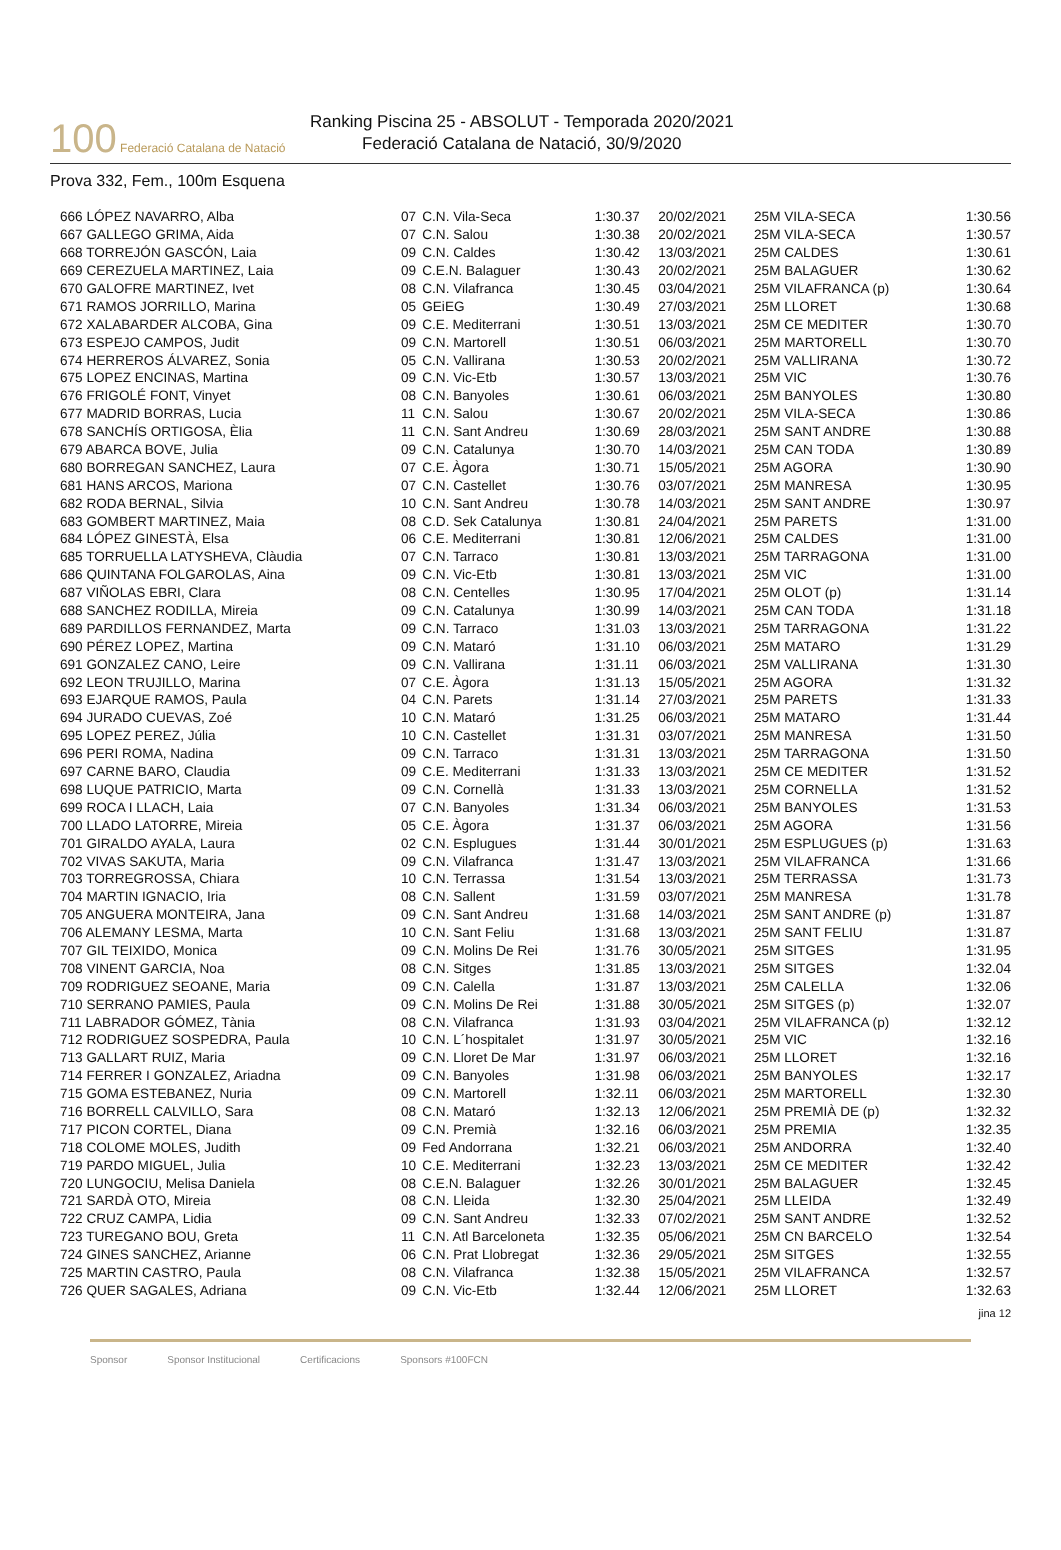100 Federació Catalana de Natació
Ranking Piscina 25 - ABSOLUT - Temporada 2020/2021
Federació Catalana de Natació, 30/9/2020
Prova 332, Fem., 100m Esquena
| 666 LÓPEZ NAVARRO, Alba | 07 | C.N. Vila-Seca | 1:30.37 | 20/02/2021 | 25M VILA-SECA | 1:30.56 |
| 667 GALLEGO GRIMA, Aida | 07 | C.N. Salou | 1:30.38 | 20/02/2021 | 25M VILA-SECA | 1:30.57 |
| 668 TORREJÓN GASCÓN, Laia | 09 | C.N. Caldes | 1:30.42 | 13/03/2021 | 25M CALDES | 1:30.61 |
| 669 CEREZUELA MARTINEZ, Laia | 09 | C.E.N. Balaguer | 1:30.43 | 20/02/2021 | 25M BALAGUER | 1:30.62 |
| 670 GALOFRE MARTINEZ, Ivet | 08 | C.N. Vilafranca | 1:30.45 | 03/04/2021 | 25M VILAFRANCA (p) | 1:30.64 |
| 671 RAMOS JORRILLO, Marina | 05 | GEiEG | 1:30.49 | 27/03/2021 | 25M LLORET | 1:30.68 |
| 672 XALABARDER ALCOBA, Gina | 09 | C.E. Mediterrani | 1:30.51 | 13/03/2021 | 25M CE MEDITER | 1:30.70 |
| 673 ESPEJO CAMPOS, Judit | 09 | C.N. Martorell | 1:30.51 | 06/03/2021 | 25M MARTORELL | 1:30.70 |
| 674 HERREROS ÁLVAREZ, Sonia | 05 | C.N. Vallirana | 1:30.53 | 20/02/2021 | 25M VALLIRANA | 1:30.72 |
| 675 LOPEZ ENCINAS, Martina | 09 | C.N. Vic-Etb | 1:30.57 | 13/03/2021 | 25M VIC | 1:30.76 |
| 676 FRIGOLÉ FONT, Vinyet | 08 | C.N. Banyoles | 1:30.61 | 06/03/2021 | 25M BANYOLES | 1:30.80 |
| 677 MADRID BORRAS, Lucia | 11 | C.N. Salou | 1:30.67 | 20/02/2021 | 25M VILA-SECA | 1:30.86 |
| 678 SANCHÍS ORTIGOSA, Èlia | 11 | C.N. Sant Andreu | 1:30.69 | 28/03/2021 | 25M SANT ANDRE | 1:30.88 |
| 679 ABARCA BOVE, Julia | 09 | C.N. Catalunya | 1:30.70 | 14/03/2021 | 25M CAN TODA | 1:30.89 |
| 680 BORREGAN SANCHEZ, Laura | 07 | C.E. Àgora | 1:30.71 | 15/05/2021 | 25M AGORA | 1:30.90 |
| 681 HANS ARCOS, Mariona | 07 | C.N. Castellet | 1:30.76 | 03/07/2021 | 25M MANRESA | 1:30.95 |
| 682 RODA BERNAL, Silvia | 10 | C.N. Sant Andreu | 1:30.78 | 14/03/2021 | 25M SANT ANDRE | 1:30.97 |
| 683 GOMBERT MARTINEZ, Maia | 08 | C.D. Sek Catalunya | 1:30.81 | 24/04/2021 | 25M PARETS | 1:31.00 |
| 684 LÓPEZ GINESTÀ, Elsa | 06 | C.E. Mediterrani | 1:30.81 | 12/06/2021 | 25M CALDES | 1:31.00 |
| 685 TORRUELLA LATYSHEVA, Clàudia | 07 | C.N. Tarraco | 1:30.81 | 13/03/2021 | 25M TARRAGONA | 1:31.00 |
| 686 QUINTANA FOLGAROLAS, Aina | 09 | C.N. Vic-Etb | 1:30.81 | 13/03/2021 | 25M VIC | 1:31.00 |
| 687 VIÑOLAS EBRI, Clara | 08 | C.N. Centelles | 1:30.95 | 17/04/2021 | 25M OLOT (p) | 1:31.14 |
| 688 SANCHEZ RODILLA, Mireia | 09 | C.N. Catalunya | 1:30.99 | 14/03/2021 | 25M CAN TODA | 1:31.18 |
| 689 PARDILLOS FERNANDEZ, Marta | 09 | C.N. Tarraco | 1:31.03 | 13/03/2021 | 25M TARRAGONA | 1:31.22 |
| 690 PÉREZ LOPEZ, Martina | 09 | C.N. Mataró | 1:31.10 | 06/03/2021 | 25M MATARO | 1:31.29 |
| 691 GONZALEZ CANO, Leire | 09 | C.N. Vallirana | 1:31.11 | 06/03/2021 | 25M VALLIRANA | 1:31.30 |
| 692 LEON TRUJILLO, Marina | 07 | C.E. Àgora | 1:31.13 | 15/05/2021 | 25M AGORA | 1:31.32 |
| 693 EJARQUE RAMOS, Paula | 04 | C.N. Parets | 1:31.14 | 27/03/2021 | 25M PARETS | 1:31.33 |
| 694 JURADO CUEVAS, Zoé | 10 | C.N. Mataró | 1:31.25 | 06/03/2021 | 25M MATARO | 1:31.44 |
| 695 LOPEZ PEREZ, Júlia | 10 | C.N. Castellet | 1:31.31 | 03/07/2021 | 25M MANRESA | 1:31.50 |
| 696 PERI ROMA, Nadina | 09 | C.N. Tarraco | 1:31.31 | 13/03/2021 | 25M TARRAGONA | 1:31.50 |
| 697 CARNE BARO, Claudia | 09 | C.E. Mediterrani | 1:31.33 | 13/03/2021 | 25M CE MEDITER | 1:31.52 |
| 698 LUQUE PATRICIO, Marta | 09 | C.N. Cornellà | 1:31.33 | 13/03/2021 | 25M CORNELLA | 1:31.52 |
| 699 ROCA I LLACH, Laia | 07 | C.N. Banyoles | 1:31.34 | 06/03/2021 | 25M BANYOLES | 1:31.53 |
| 700 LLADO LATORRE, Mireia | 05 | C.E. Àgora | 1:31.37 | 06/03/2021 | 25M AGORA | 1:31.56 |
| 701 GIRALDO AYALA, Laura | 02 | C.N. Esplugues | 1:31.44 | 30/01/2021 | 25M ESPLUGUES (p) | 1:31.63 |
| 702 VIVAS SAKUTA, Maria | 09 | C.N. Vilafranca | 1:31.47 | 13/03/2021 | 25M VILAFRANCA | 1:31.66 |
| 703 TORREGROSSA, Chiara | 10 | C.N. Terrassa | 1:31.54 | 13/03/2021 | 25M TERRASSA | 1:31.73 |
| 704 MARTIN IGNACIO, Iria | 08 | C.N. Sallent | 1:31.59 | 03/07/2021 | 25M MANRESA | 1:31.78 |
| 705 ANGUERA MONTEIRA, Jana | 09 | C.N. Sant Andreu | 1:31.68 | 14/03/2021 | 25M SANT ANDRE (p) | 1:31.87 |
| 706 ALEMANY LESMA, Marta | 10 | C.N. Sant Feliu | 1:31.68 | 13/03/2021 | 25M SANT FELIU | 1:31.87 |
| 707 GIL TEIXIDO, Monica | 09 | C.N. Molins De Rei | 1:31.76 | 30/05/2021 | 25M SITGES | 1:31.95 |
| 708 VINENT GARCIA, Noa | 08 | C.N. Sitges | 1:31.85 | 13/03/2021 | 25M SITGES | 1:32.04 |
| 709 RODRIGUEZ SEOANE, Maria | 09 | C.N. Calella | 1:31.87 | 13/03/2021 | 25M CALELLA | 1:32.06 |
| 710 SERRANO PAMIES, Paula | 09 | C.N. Molins De Rei | 1:31.88 | 30/05/2021 | 25M SITGES (p) | 1:32.07 |
| 711 LABRADOR GÓMEZ, Tània | 08 | C.N. Vilafranca | 1:31.93 | 03/04/2021 | 25M VILAFRANCA (p) | 1:32.12 |
| 712 RODRIGUEZ SOSPEDRA, Paula | 10 | C.N. L´hospitalet | 1:31.97 | 30/05/2021 | 25M VIC | 1:32.16 |
| 713 GALLART RUIZ, Maria | 09 | C.N. Lloret De Mar | 1:31.97 | 06/03/2021 | 25M LLORET | 1:32.16 |
| 714 FERRER I GONZALEZ, Ariadna | 09 | C.N. Banyoles | 1:31.98 | 06/03/2021 | 25M BANYOLES | 1:32.17 |
| 715 GOMA ESTEBANEZ, Nuria | 09 | C.N. Martorell | 1:32.11 | 06/03/2021 | 25M MARTORELL | 1:32.30 |
| 716 BORRELL CALVILLO, Sara | 08 | C.N. Mataró | 1:32.13 | 12/06/2021 | 25M PREMIÀ DE (p) | 1:32.32 |
| 717 PICON CORTEL, Diana | 09 | C.N. Premià | 1:32.16 | 06/03/2021 | 25M PREMIA | 1:32.35 |
| 718 COLOME MOLES, Judith | 09 | Fed Andorrana | 1:32.21 | 06/03/2021 | 25M ANDORRA | 1:32.40 |
| 719 PARDO MIGUEL, Julia | 10 | C.E. Mediterrani | 1:32.23 | 13/03/2021 | 25M CE MEDITER | 1:32.42 |
| 720 LUNGOCIU, Melisa Daniela | 08 | C.E.N. Balaguer | 1:32.26 | 30/01/2021 | 25M BALAGUER | 1:32.45 |
| 721 SARDÀ OTO, Mireia | 08 | C.N. Lleida | 1:32.30 | 25/04/2021 | 25M LLEIDA | 1:32.49 |
| 722 CRUZ CAMPA, Lidia | 09 | C.N. Sant Andreu | 1:32.33 | 07/02/2021 | 25M SANT ANDRE | 1:32.52 |
| 723 TUREGANO BOU, Greta | 11 | C.N. Atl Barceloneta | 1:32.35 | 05/06/2021 | 25M CN BARCELO | 1:32.54 |
| 724 GINES SANCHEZ, Arianne | 06 | C.N. Prat Llobregat | 1:32.36 | 29/05/2021 | 25M SITGES | 1:32.55 |
| 725 MARTIN CASTRO, Paula | 08 | C.N. Vilafranca | 1:32.38 | 15/05/2021 | 25M VILAFRANCA | 1:32.57 |
| 726 QUER SAGALES, Adriana | 09 | C.N. Vic-Etb | 1:32.44 | 12/06/2021 | 25M LLORET | 1:32.63 |
jina 12
Sponsor Sponsor Institucional Certificacions Sponsors #100FCN